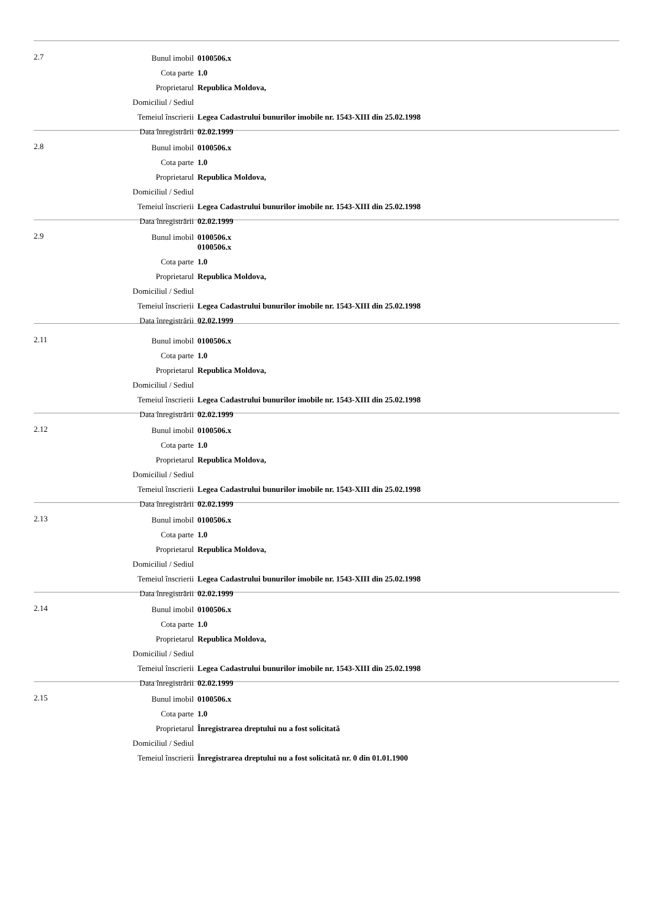2.7
| Bunul imobil | 0100506.x |
| Cota parte | 1.0 |
| Proprietarul | Republica Moldova, |
| Domiciliul / Sediul | |
| Temeiul înscrierii | Legea Cadastrului bunurilor imobile nr. 1543-XIII din 25.02.1998 |
| Data înregistrării | 02.02.1999 |
2.8
| Bunul imobil | 0100506.x |
| Cota parte | 1.0 |
| Proprietarul | Republica Moldova, |
| Domiciliul / Sediul | |
| Temeiul înscrierii | Legea Cadastrului bunurilor imobile nr. 1543-XIII din 25.02.1998 |
| Data înregistrării | 02.02.1999 |
2.9
| Bunul imobil | 0100506.x 0100506.x |
| Cota parte | 1.0 |
| Proprietarul | Republica Moldova, |
| Domiciliul / Sediul | |
| Temeiul înscrierii | Legea Cadastrului bunurilor imobile nr. 1543-XIII din 25.02.1998 |
| Data înregistrării | 02.02.1999 |
2.11
| Bunul imobil | 0100506.x |
| Cota parte | 1.0 |
| Proprietarul | Republica Moldova, |
| Domiciliul / Sediul | |
| Temeiul înscrierii | Legea Cadastrului bunurilor imobile nr. 1543-XIII din 25.02.1998 |
| Data înregistrării | 02.02.1999 |
2.12
| Bunul imobil | 0100506.x |
| Cota parte | 1.0 |
| Proprietarul | Republica Moldova, |
| Domiciliul / Sediul | |
| Temeiul înscrierii | Legea Cadastrului bunurilor imobile nr. 1543-XIII din 25.02.1998 |
| Data înregistrării | 02.02.1999 |
2.13
| Bunul imobil | 0100506.x |
| Cota parte | 1.0 |
| Proprietarul | Republica Moldova, |
| Domiciliul / Sediul | |
| Temeiul înscrierii | Legea Cadastrului bunurilor imobile nr. 1543-XIII din 25.02.1998 |
| Data înregistrării | 02.02.1999 |
2.14
| Bunul imobil | 0100506.x |
| Cota parte | 1.0 |
| Proprietarul | Republica Moldova, |
| Domiciliul / Sediul | |
| Temeiul înscrierii | Legea Cadastrului bunurilor imobile nr. 1543-XIII din 25.02.1998 |
| Data înregistrării | 02.02.1999 |
2.15
| Bunul imobil | 0100506.x |
| Cota parte | 1.0 |
| Proprietarul | Înregistrarea dreptului nu a fost solicitată |
| Domiciliul / Sediul | |
| Temeiul înscrierii | Înregistrarea dreptului nu a fost solicitată nr. 0 din 01.01.1900 |